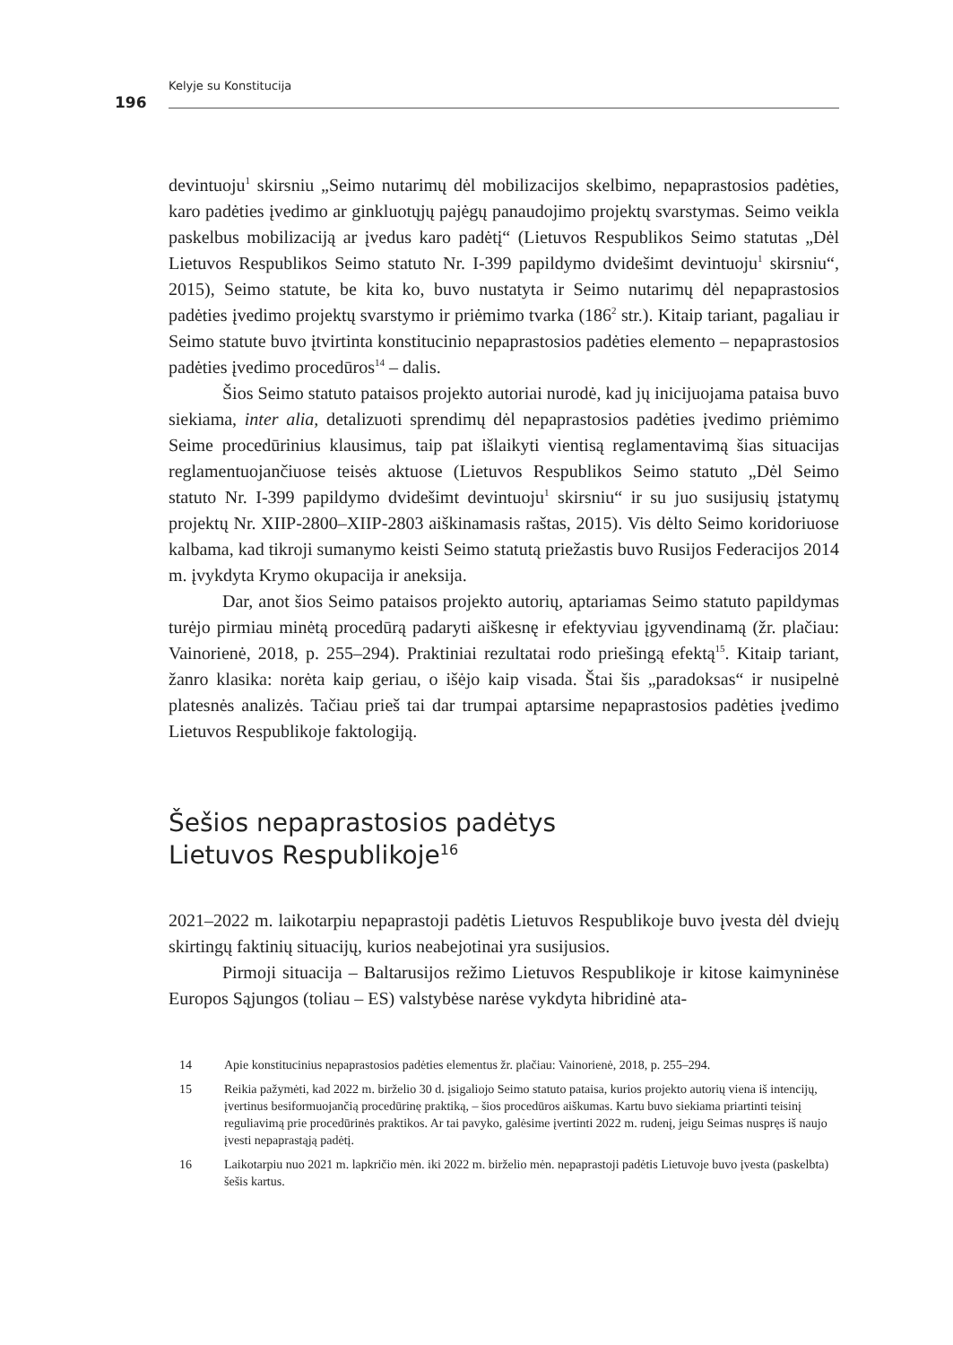Kelyje su Konstitucija
196
devintuoju<sup>1</sup> skirsniu „Seimo nutarimų dėl mobilizacijos skelbimo, nepaprastosios padėties, karo padėties įvedimo ar ginkluotųjų pajėgų panaudojimo projektų svarstymas. Seimo veikla paskelbus mobilizaciją ar įvedus karo padėtį“ (Lietuvos Respublikos Seimo statutas „Dėl Lietuvos Respublikos Seimo statuto Nr. I-399 papildymo dvidešimt devintuoju<sup>1</sup> skirsniu“, 2015), Seimo statute, be kita ko, buvo nustatyta ir Seimo nutarimų dėl nepaprastosios padėties įvedimo projektų svarstymo ir priėmimo tvarka (186<sup>2</sup> str.). Kitaip tariant, pagaliau ir Seimo statute buvo įtvirtinta konstitucinio nepaprastosios padėties elemento – nepaprastosios padėties įvedimo procedūros<sup>14</sup> – dalis.
Šios Seimo statuto pataisos projekto autoriai nurodė, kad jų inicijuojama pataisa buvo siekiama, inter alia, detalizuoti sprendimų dėl nepaprastosios padėties įvedimo priėmimo Seime procedūrinius klausimus, taip pat išlaikyti vientisą reglamentavimą šias situacijas reglamentuojančiuose teisės aktuose (Lietuvos Respublikos Seimo statuto „Dėl Seimo statuto Nr. I-399 papildymo dvidešimt devintuoju<sup>1</sup> skirsniu“ ir su juo susijusių įstatymų projektų Nr. XIIP-2800–XIIP-2803 aiškinamasis raštas, 2015). Vis dėlto Seimo koridoriuose kalbama, kad tikroji sumanymo keisti Seimo statutą priežastis buvo Rusijos Federacijos 2014 m. įvykdyta Krymo okupacija ir aneksija.
Dar, anot šios Seimo pataisos projekto autorių, aptariamas Seimo statuto papildymas turėjo pirmiau minėtą procedūrą padaryti aiškesnę ir efektyviau įgyvendinamą (žr. plačiau: Vainorienė, 2018, p. 255–294). Praktiniai rezultatai rodo priešingą efektą<sup>15</sup>. Kitaip tariant, žanro klasika: norėta kaip geriau, o išėjo kaip visada. Štai šis „paradoksas“ ir nusipelnė platesnės analizės. Tačiau prieš tai dar trumpai aptarsime nepaprastosios padėties įvedimo Lietuvos Respublikoje faktologiją.
Šešios nepaprastosios padėtys
Lietuvos Respublikoje<sup>16</sup>
2021–2022 m. laikotarpiu nepaprastoji padėtis Lietuvos Respublikoje buvo įvesta dėl dviejų skirtingų faktinių situacijų, kurios neabejotinai yra susijusios.
Pirmoji situacija – Baltarusijos režimo Lietuvos Respublikoje ir kitose kaimyninėse Europos Sąjungos (toliau – ES) valstybėse narėse vykdyta hibridinė ata-
14 Apie konstitucinius nepaprastosios padėties elementus žr. plačiau: Vainorienė, 2018, p. 255–294.
15 Reikia pažymėti, kad 2022 m. birželio 30 d. įsigaliojo Seimo statuto pataisa, kurios projekto autorių viena iš intencijų, įvertinus besiformuojančią procedūrinę praktiką, – šios procedūros aiškumas. Kartu buvo siekiama priartinti teisinį reguliavimą prie procedūrinės praktikos. Ar tai pavyko, galėsime įvertinti 2022 m. rudenį, jeigu Seimas nuspręs iš naujo įvesti nepaprastąją padėtį.
16 Laikotarpiu nuo 2021 m. lapkričio mėn. iki 2022 m. birželio mėn. nepaprastoji padėtis Lietuvoje buvo įvesta (paskelbta) šešis kartus.